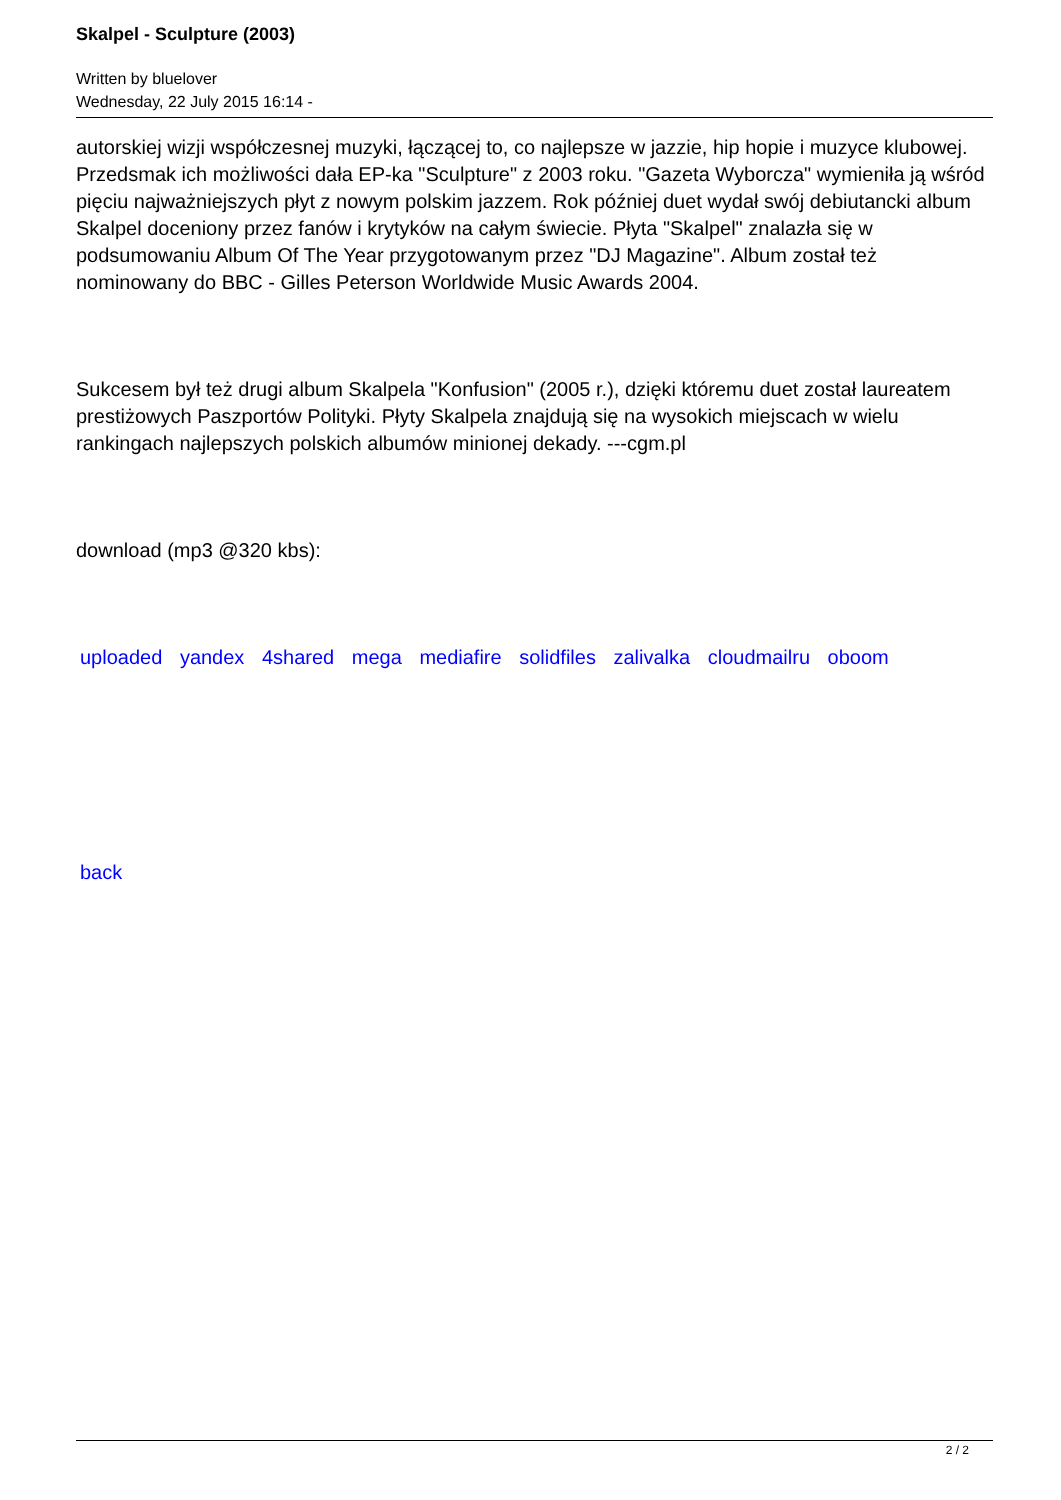Skalpel - Sculpture (2003)
Written by bluelover
Wednesday, 22 July 2015 16:14 -
autorskiej wizji współczesnej muzyki, łączącej to, co najlepsze w jazzie, hip hopie i muzyce klubowej. Przedsmak ich możliwości dała EP-ka "Sculpture" z 2003 roku. "Gazeta Wyborcza" wymieniła ją wśród pięciu najważniejszych płyt z nowym polskim jazzem. Rok później duet wydał swój debiutancki album Skalpel doceniony przez fanów i krytyków na całym świecie. Płyta "Skalpel" znalazła się w podsumowaniu Album Of The Year przygotowanym przez "DJ Magazine". Album został też nominowany do BBC - Gilles Peterson Worldwide Music Awards 2004.
Sukcesem był też drugi album Skalpela "Konfusion" (2005 r.), dzięki któremu duet został laureatem prestiżowych Paszportów Polityki. Płyty Skalpela znajdują się na wysokich miejscach w wielu rankingach najlepszych polskich albumów minionej dekady. ---cgm.pl
download (mp3 @320 kbs):
uploaded yandex 4shared mega mediafire solidfiles zalivalka cloudmailru oboom
back
2 / 2